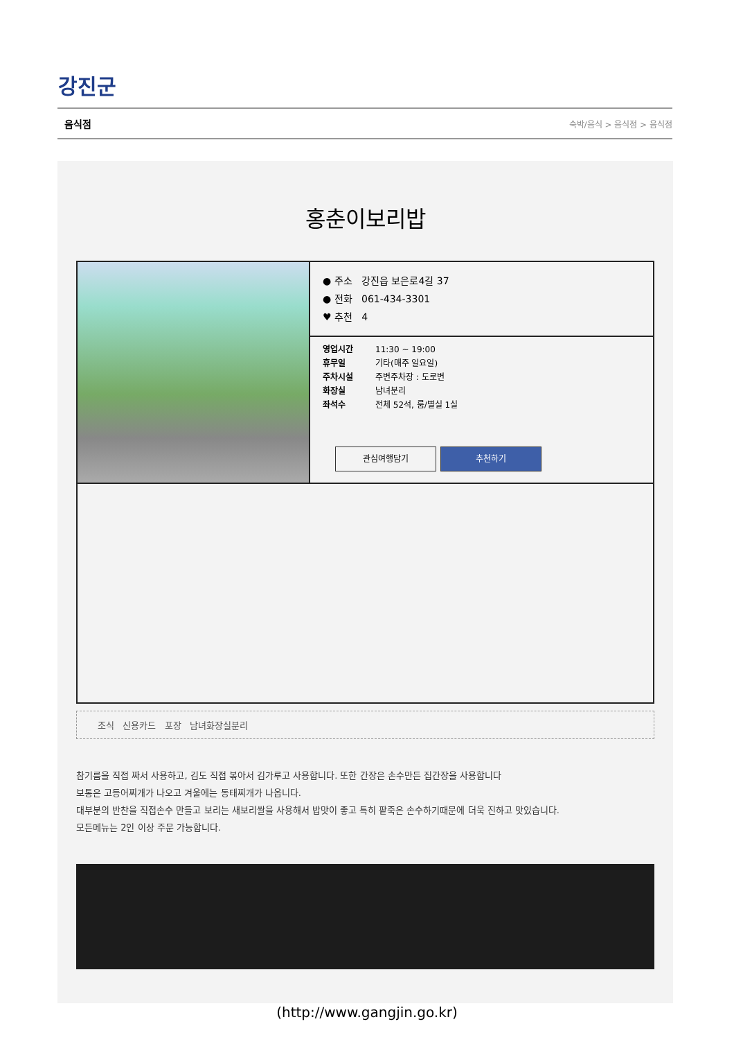강진군
음식점 숙박/음식 > 음식점 > 음식점
홍춘이보리밥
● 주소 강진읍 보은로4길 37
● 전화 061-434-3301
♥ 추천 4
영업시간 11:30 ~ 19:00
휴무일 기타(매주 일요일)
주차시설 주변주차장 : 도로변
화장실 남녀분리
좌석수 전체 52석, 룸/별실 1실
관심여행담기 추천하기
조식 신용카드 포장 남녀화장실분리
참기름을 직접 짜서 사용하고, 김도 직접 볶아서 김가루고 사용합니다. 또한 간장은 손수만든 집간장을 사용합니다
보통은 고등어찌개가 나오고 겨울에는 동태찌개가 나옵니다.
대부분의 반찬을 직접손수 만들고 보리는 새보리쌀을 사용해서 밥맛이 좋고 특히 팥죽은 손수하기때문에 더욱 진하고 맛있습니다.
모든메뉴는 2인 이상 주문 가능합니다.
(http://www.gangjin.go.kr)